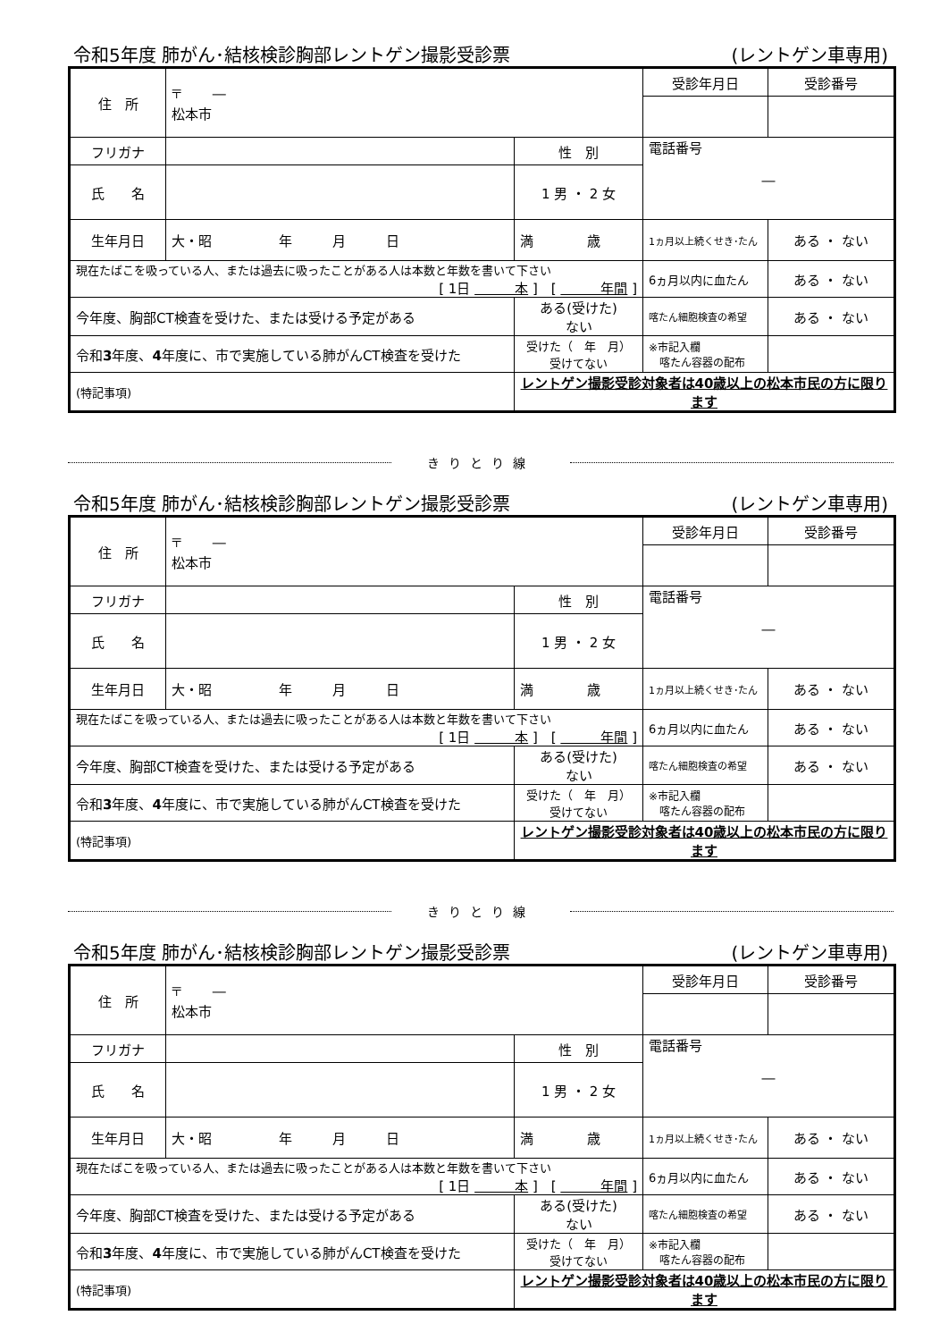令和5年度 肺がん･結核検診胸部レントゲン撮影受診票 (レントゲン車専用)
| 住 所 | 〒 ― 松本市 | | 受診年月日 | 受診番号 |
| フリガナ | | 性 別 | 電話番号 ― | |
| 氏 名 | | 1 男 ・ 2 女 | | |
| 生年月日 | 大・昭 年 月 日 | 満 歳 | 1ヵ月以上続くせき･たん | ある ・ ない |
| 現在たばこを吸っている人、または過去に吸ったことがある人は本数と年数を書いて下さい [ 1日 本 ] [ 年間 ] | | | 6ヵ月以内に血たん | ある ・ ない |
| 今年度、胸部CT検査を受けた、または受ける予定がある | | ある(受けた) ない | 喀たん細胞検査の希望 | ある ・ ない |
| 令和 3 年度、 4 年度に、市で実施している肺がんCT検査を受けた | | 受けた（ 年 月） 受けてない | ※市記入欄 喀たん容器の配布 | |
| (特記事項) | | レントゲン撮影受診対象者は40歳以上の松本市民の方に限ります | | |
きりとり線
令和5年度 肺がん･結核検診胸部レントゲン撮影受診票 (レントゲン車専用)
| 住 所 | 〒 ― 松本市 | | 受診年月日 | 受診番号 |
| フリガナ | | 性 別 | 電話番号 ― | |
| 氏 名 | | 1 男 ・ 2 女 | | |
| 生年月日 | 大・昭 年 月 日 | 満 歳 | 1ヵ月以上続くせき･たん | ある ・ ない |
| 現在たばこを吸っている人、または過去に吸ったことがある人は本数と年数を書いて下さい [ 1日 本 ] [ 年間 ] | | | 6ヵ月以内に血たん | ある ・ ない |
| 今年度、胸部CT検査を受けた、または受ける予定がある | | ある(受けた) ない | 喀たん細胞検査の希望 | ある ・ ない |
| 令和 3 年度、 4 年度に、市で実施している肺がんCT検査を受けた | | 受けた（ 年 月） 受けてない | ※市記入欄 喀たん容器の配布 | |
| (特記事項) | | レントゲン撮影受診対象者は40歳以上の松本市民の方に限ります | | |
きりとり線
令和5年度 肺がん･結核検診胸部レントゲン撮影受診票 (レントゲン車専用)
| 住 所 | 〒 ― 松本市 | | 受診年月日 | 受診番号 |
| フリガナ | | 性 別 | 電話番号 ― | |
| 氏 名 | | 1 男 ・ 2 女 | | |
| 生年月日 | 大・昭 年 月 日 | 満 歳 | 1ヵ月以上続くせき･たん | ある ・ ない |
| 現在たばこを吸っている人、または過去に吸ったことがある人は本数と年数を書いて下さい [ 1日 本 ] [ 年間 ] | | | 6ヵ月以内に血たん | ある ・ ない |
| 今年度、胸部CT検査を受けた、または受ける予定がある | | ある(受けた) ない | 喀たん細胞検査の希望 | ある ・ ない |
| 令和 3 年度、 4 年度に、市で実施している肺がんCT検査を受けた | | 受けた（ 年 月） 受けてない | ※市記入欄 喀たん容器の配布 | |
| (特記事項) | | レントゲン撮影受診対象者は40歳以上の松本市民の方に限ります | | |